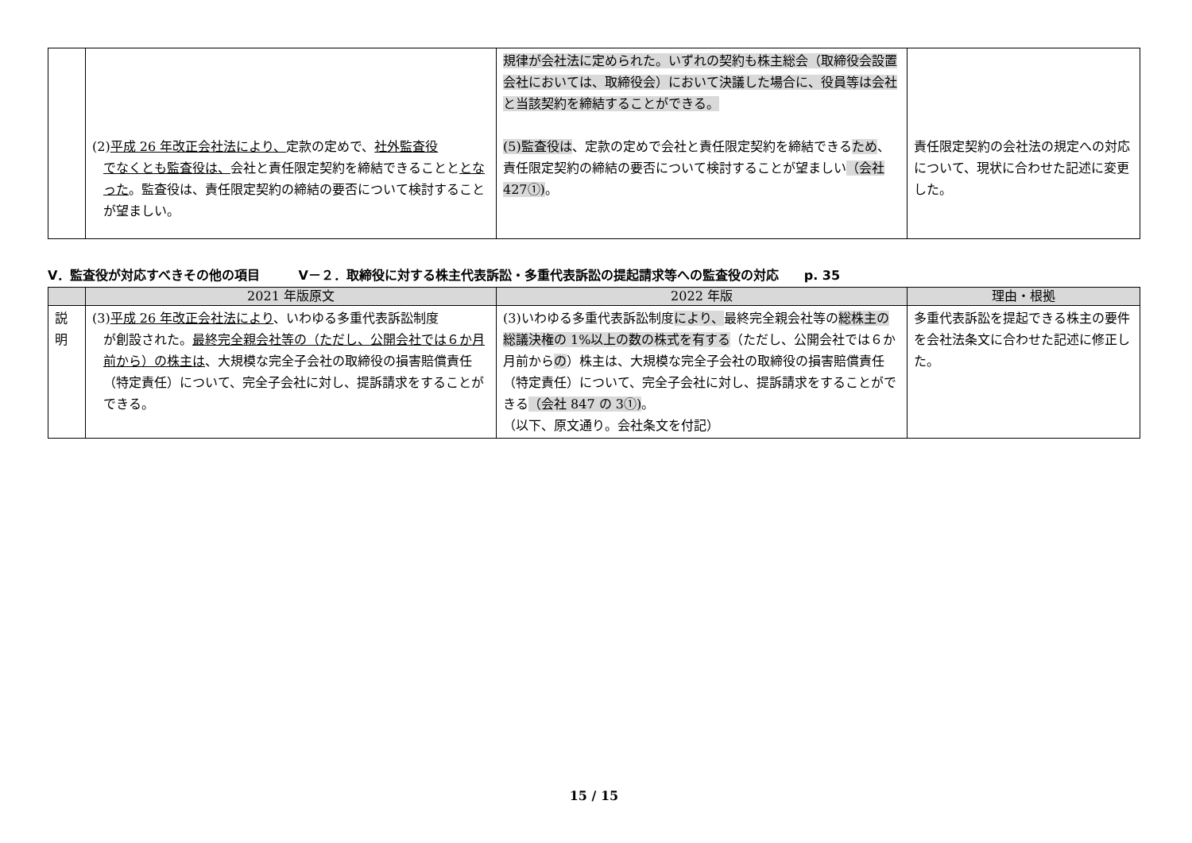| | (2) 平成 26 年改正会社法により、 定款の定めで、 社外監査役 でなくとも監査役は、 会社と責任限定契約を締結できることと となった 。監査役は、責任限定契約の締結の要否について検討することが望ましい。 | 規律が会社法に定められた。いずれの契約も株主総会（取締役会設置会社においては、取締役会）において決議した場合に、役員等は会社と当該契約を締結することができる。 (5)監査役は 、定款の定めで会社と責任限定契約を締結できる ため 、責任限定契約の締結の要否について検討することが望ましい （会社 427①) 。 | 責任限定契約の会社法の規定への対応について、現状に合わせた記述に変更した。 |
Ⅴ．監査役が対応すべきその他の項目　　　Ⅴ－２．取締役に対する株主代表訴訟・多重代表訴訟の提起請求等への監査役の対応　　p. 35
| | 2021 年版原文 | 2022 年版 | 理由・根拠 |
| --- | --- | --- | --- |
| 説 明 | (3) 平成 26 年改正会社法により 、いわゆる多重代表訴訟制度 が創設された。 最終完全親会社等の（ただし、公開会社では６か月前から）の株主は 、大規模な完全子会社の取締役の損害賠償責任（特定責任）について、完全子会社に対し、提訴請求をすることができる。 | (3)いわゆる多重代表訴訟制度 により、 最終完全親会社等の 総株主の総議決権の 1%以上の数の株式を有する （ただし、公開会社では６か月前から の ）株主は、大規模な完全子会社の取締役の損害賠償責任（特定責任）について、完全子会社に対し、提訴請求をすることができる （会社 847 の 3①) 。 （以下、原文通り。会社条文を付記） | 多重代表訴訟を提起できる株主の要件を会社法条文に合わせた記述に修正した。 |
15 / 15